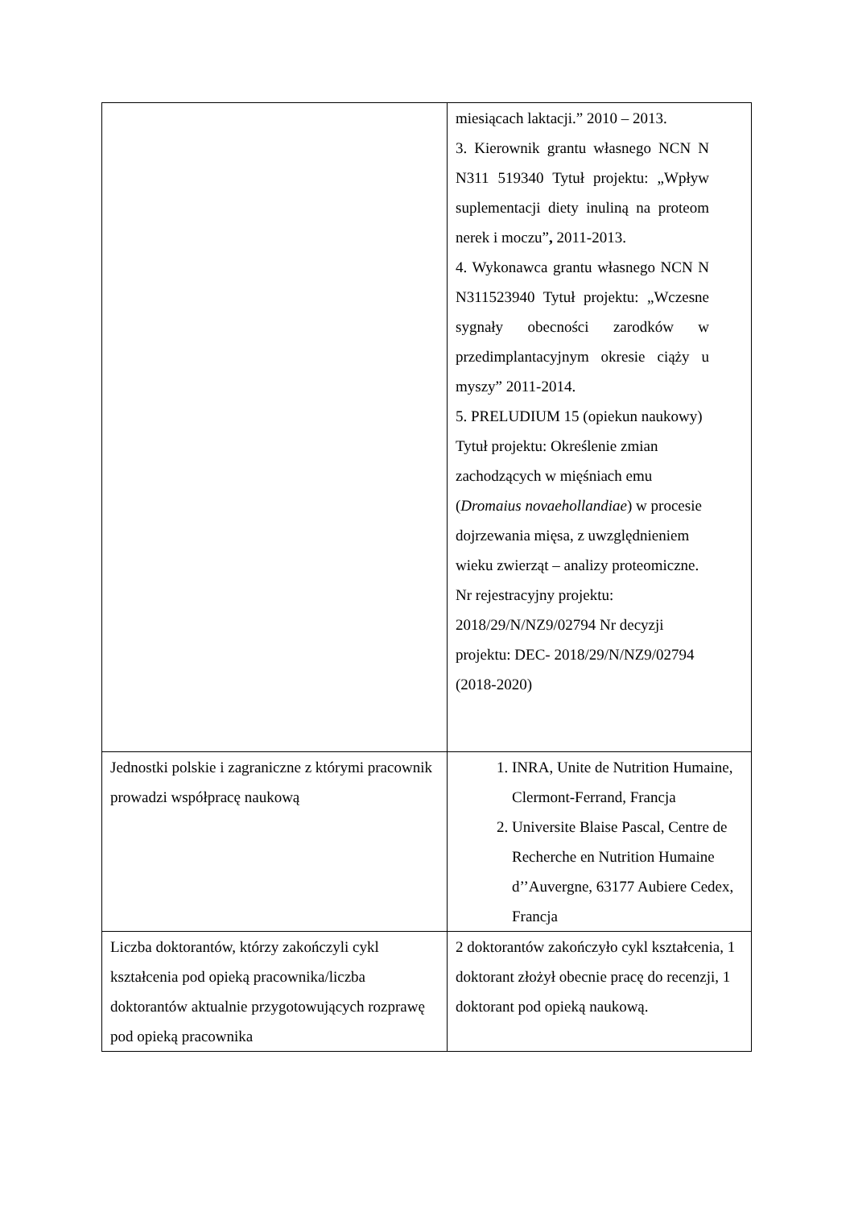| | miesiącach laktacji.” 2010 – 2013. 3. Kierownik grantu własnego NCN N N311 519340 Tytuł projektu: „Wpływ suplementacji diety inuliną na proteom nerek i moczu” , 2011-2013. 4. Wykonawca grantu własnego NCN N N311523940 Tytuł projektu: „Wczesne sygnały obecności zarodków w przedimplantacyjnym okresie ciąży u myszy” 2011-2014. 5. PRELUDIUM 15 (opiekun naukowy) Tytuł projektu: Określenie zmian zachodzących w mięśniach emu ( Dromaius novaehollandiae ) w procesie dojrzewania mięsa, z uwzględnieniem wieku zwierząt – analizy proteomiczne. Nr rejestracyjny projektu: 2018/29/N/NZ9/02794 Nr decyzji projektu: DEC- 2018/29/N/NZ9/02794 (2018-2020) |
| Jednostki polskie i zagraniczne z którymi pracownik prowadzi współpracę naukową | 1. INRA, Unite de Nutrition Humaine, Clermont-Ferrand, Francja 2. Universite Blaise Pascal, Centre de Recherche en Nutrition Humaine d’’Auvergne, 63177 Aubiere Cedex, Francja |
| Liczba doktorantów, którzy zakończyli cykl kształcenia pod opieką pracownika/liczba doktorantów aktualnie przygotowujących rozprawę pod opieką pracownika | 2 doktorantów zakończyło cykl kształcenia, 1 doktorant złożył obecnie pracę do recenzji, 1 doktorant pod opieką naukową. |